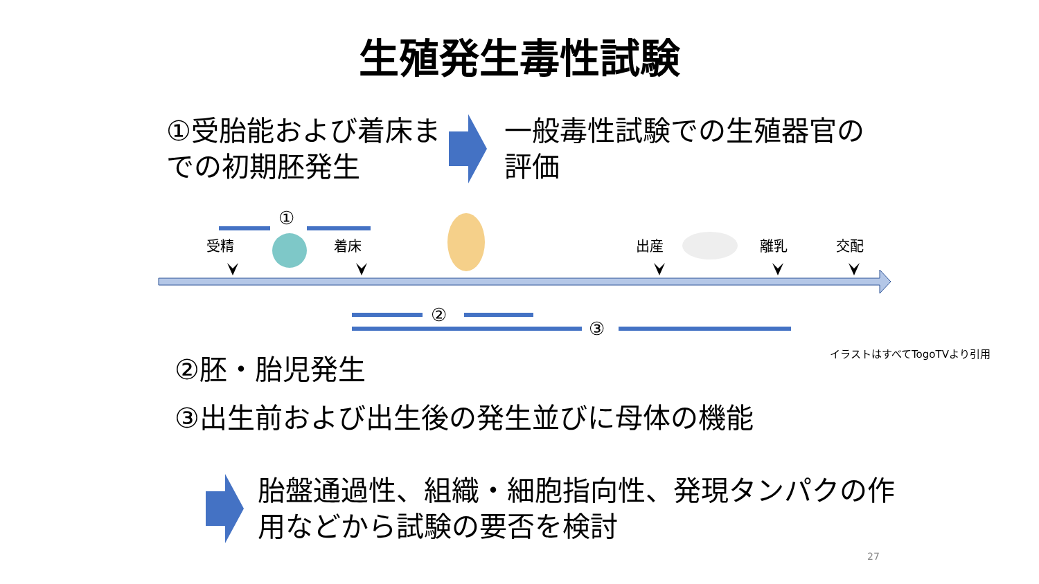生殖発生毒性試験
①受胎能および着床までの初期胚発生
一般毒性試験での生殖器官の評価
①
受精 着床 出産 離乳 交配
②
③
イラストはすべてTogoTVより引用
②胚・胎児発生
③出生前および出生後の発生並びに母体の機能
胎盤通過性、組織・細胞指向性、発現タンパクの作用などから試験の要否を検討
27